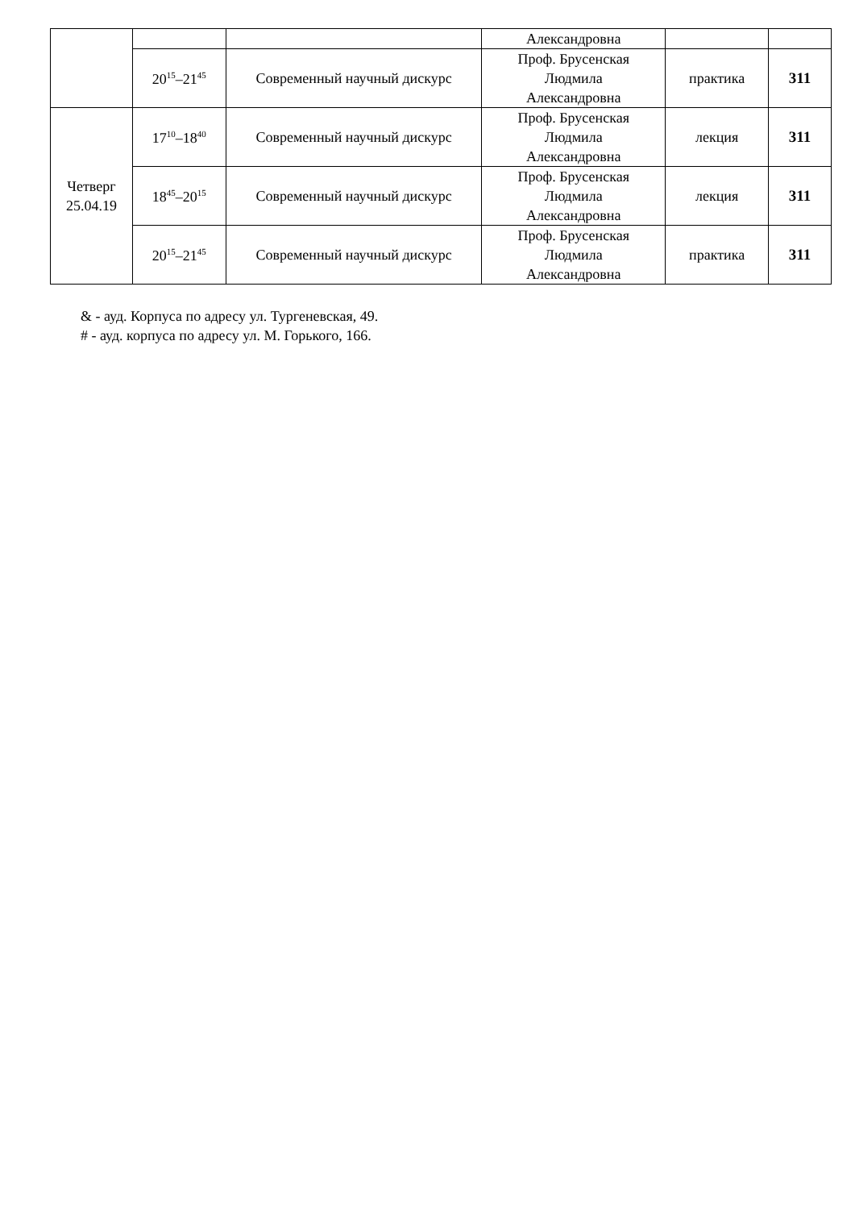| | | | Александровна | | |
| | 20<sup>15</sup>–21<sup>45</sup> | Современный научный дискурс | Проф. Брусенская Людмила Александровна | практика | 311 |
| Четверг 25.04.19 | 17<sup>10</sup>–18<sup>40</sup> | Современный научный дискурс | Проф. Брусенская Людмила Александровна | лекция | 311 |
| | 18<sup>45</sup>–20<sup>15</sup> | Современный научный дискурс | Проф. Брусенская Людмила Александровна | лекция | 311 |
| | 20<sup>15</sup>–21<sup>45</sup> | Современный научный дискурс | Проф. Брусенская Людмила Александровна | практика | 311 |
& - ауд. Корпуса по адресу ул. Тургеневская, 49.
# - ауд. корпуса по адресу ул. М. Горького, 166.